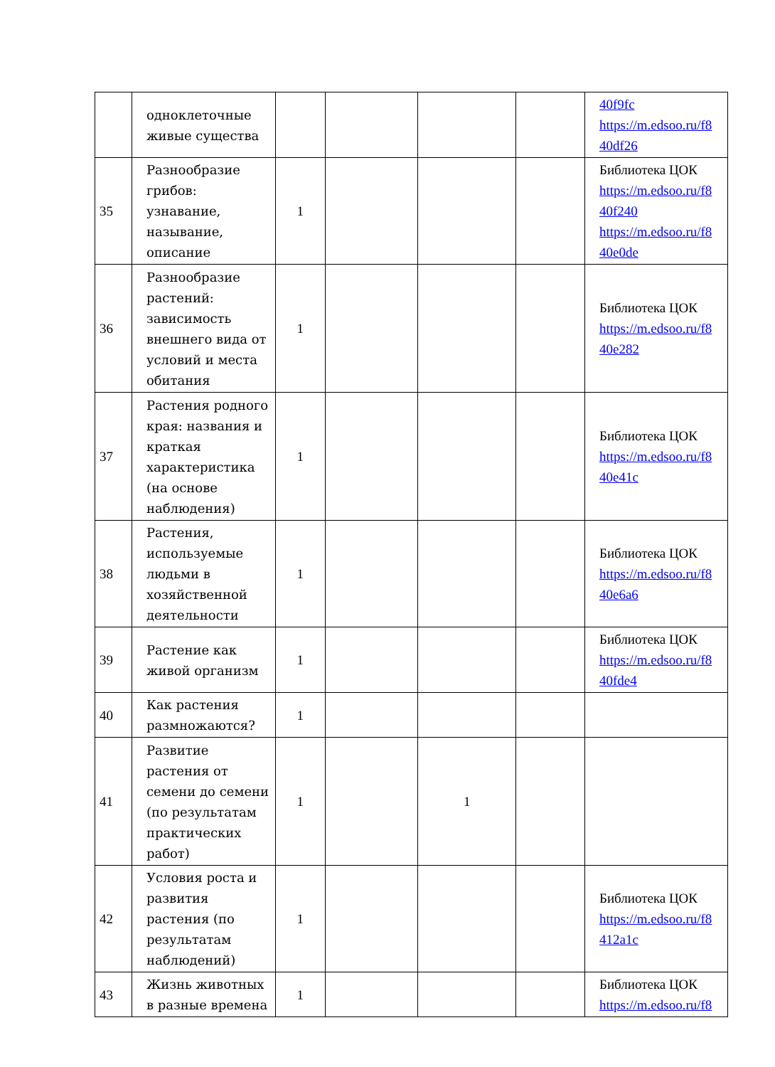| | одноклеточные живые существа | | | | | 40f9fc https://m.edsoo.ru/f8 40df26 |
| 35 | Разнообразие грибов: узнавание, называние, описание | 1 | | | | Библиотека ЦОК https://m.edsoo.ru/f8 40f240 https://m.edsoo.ru/f8 40e0de |
| 36 | Разнообразие растений: зависимость внешнего вида от условий и места обитания | 1 | | | | Библиотека ЦОК https://m.edsoo.ru/f8 40e282 |
| 37 | Растения родного края: названия и краткая характеристика (на основе наблюдения) | 1 | | | | Библиотека ЦОК https://m.edsoo.ru/f8 40e41c |
| 38 | Растения, используемые людьми в хозяйственной деятельности | 1 | | | | Библиотека ЦОК https://m.edsoo.ru/f8 40e6a6 |
| 39 | Растение как живой организм | 1 | | | | Библиотека ЦОК https://m.edsoo.ru/f8 40fde4 |
| 40 | Как растения размножаются? | 1 | | | | |
| 41 | Развитие растения от семени до семени (по результатам практических работ) | 1 | | 1 | | |
| 42 | Условия роста и развития растения (по результатам наблюдений) | 1 | | | | Библиотека ЦОК https://m.edsoo.ru/f8 412a1c |
| 43 | Жизнь животных в разные времена | 1 | | | | Библиотека ЦОК https://m.edsoo.ru/f8 |